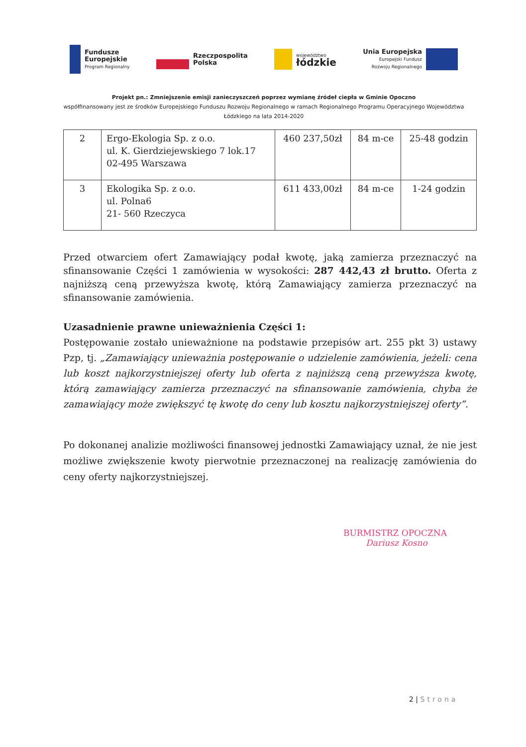Fundusze
Europejskie
Program Regionalny
Rzeczpospolita
Polska
województwo
łódzkie
Unia Europejska
Europejski Fundusz
Rozwoju Regionalnego
Projekt pn.: Zmniejszenie emisji zanieczyszczeń poprzez wymianę źródeł ciepła w Gminie Opoczno
współfinansowany jest ze środków Europejskiego Funduszu Rozwoju Regionalnego w ramach Regionalnego Programu Operacyjnego Województwa Łódzkiego na lata 2014-2020
| 2 | Ergo-Ekologia Sp. z o.o. ul. K. Gierdziejewskiego 7 lok.17 02-495 Warszawa | 460 237,50zł | 84 m-ce | 25-48 godzin |
| 3 | Ekologika Sp. z o.o. ul. Polna6 21- 560 Rzeczyca | 611 433,00zł | 84 m-ce | 1-24 godzin |
Przed otwarciem ofert Zamawiający podał kwotę, jaką zamierza przeznaczyć na sfinansowanie Części 1 zamówienia w wysokości: 287 442,43 zł brutto. Oferta z najniższą ceną przewyższa kwotę, którą Zamawiający zamierza przeznaczyć na sfinansowanie zamówienia.
Uzasadnienie prawne unieważnienia Części 1:
Postępowanie zostało unieważnione na podstawie przepisów art. 255 pkt 3) ustawy Pzp, tj. „Zamawiający unieważnia postępowanie o udzielenie zamówienia, jeżeli: cena lub koszt najkorzystniejszej oferty lub oferta z najniższą ceną przewyższa kwotę, którą zamawiający zamierza przeznaczyć na sfinansowanie zamówienia, chyba że zamawiający może zwiększyć tę kwotę do ceny lub kosztu najkorzystniejszej oferty”.
Po dokonanej analizie możliwości finansowej jednostki Zamawiający uznał, że nie jest możliwe zwiększenie kwoty pierwotnie przeznaczonej na realizację zamówienia do ceny oferty najkorzystniejszej.
BURMISTRZ OPOCZNA
Dariusz Kosno
2 | Strona